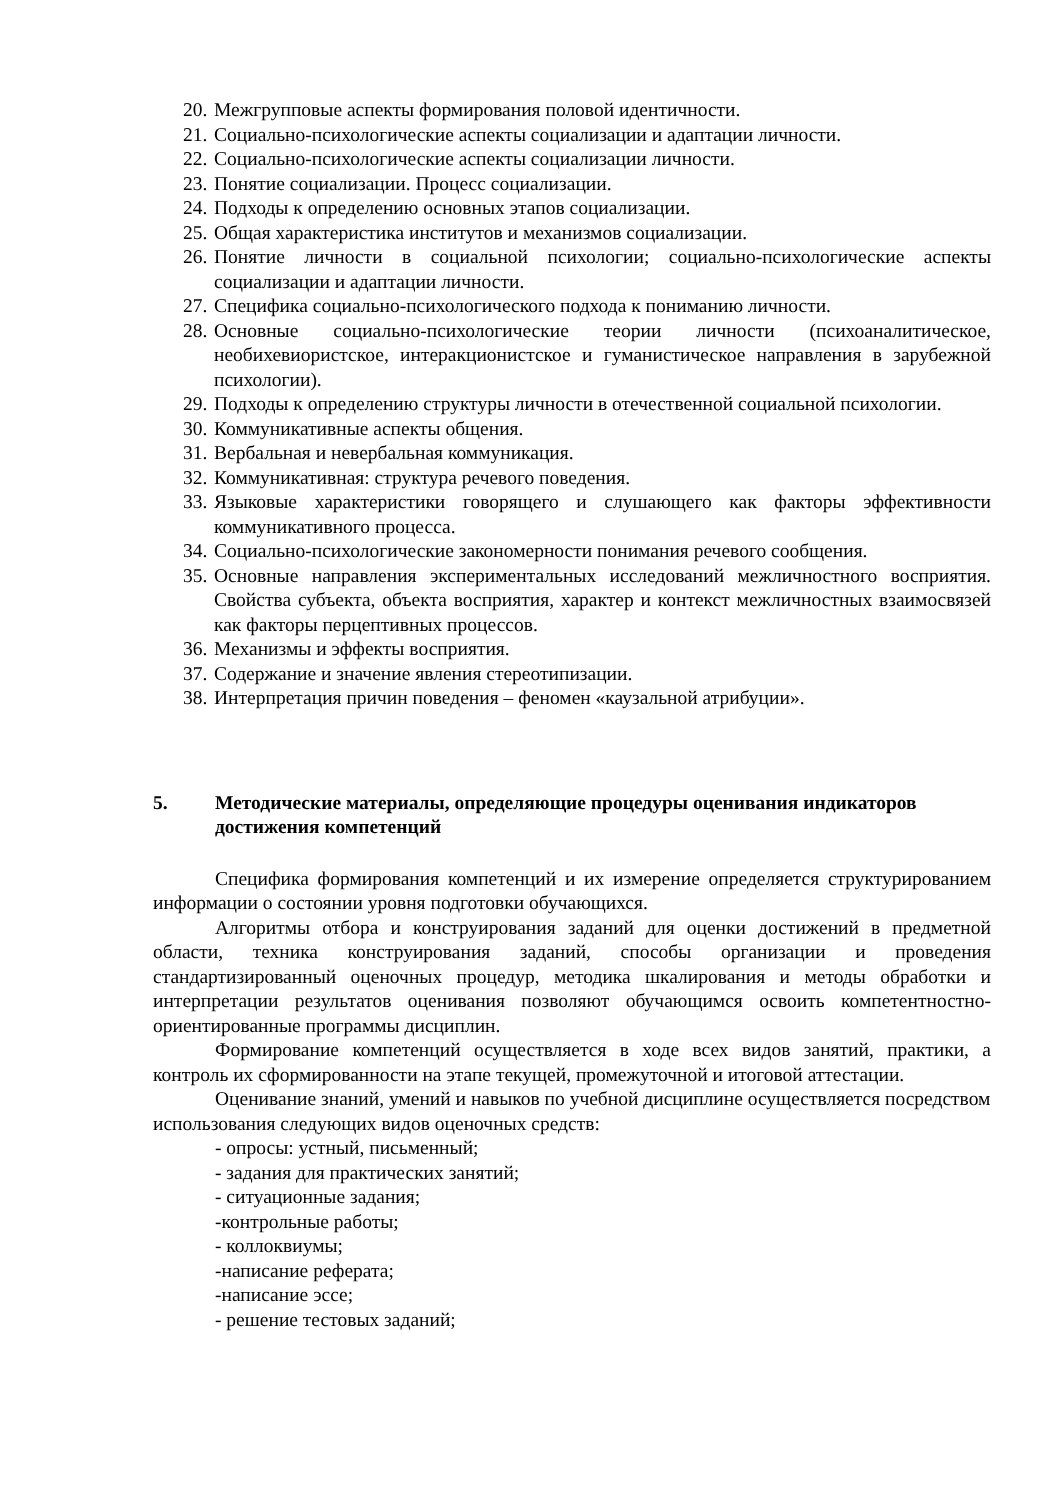20. Межгрупповые аспекты формирования половой идентичности.
21. Социально-психологические аспекты социализации и адаптации личности.
22. Социально-психологические аспекты социализации личности.
23. Понятие социализации. Процесс социализации.
24. Подходы к определению основных этапов социализации.
25. Общая характеристика институтов и механизмов социализации.
26. Понятие личности в социальной психологии; социально-психологические аспекты социализации и адаптации личности.
27. Специфика социально-психологического подхода к пониманию личности.
28. Основные социально-психологические теории личности (психоаналитическое, необихевиористское, интеракционистское и гуманистическое направления в зарубежной психологии).
29. Подходы к определению структуры личности в отечественной социальной психологии.
30. Коммуникативные аспекты общения.
31. Вербальная и невербальная коммуникация.
32. Коммуникативная: структура речевого поведения.
33. Языковые характеристики говорящего и слушающего как факторы эффективности коммуникативного процесса.
34. Социально-психологические закономерности понимания речевого сообщения.
35. Основные направления экспериментальных исследований межличностного восприятия. Свойства субъекта, объекта восприятия, характер и контекст межличностных взаимосвязей как факторы перцептивных процессов.
36. Механизмы и эффекты восприятия.
37. Содержание и значение явления стереотипизации.
38. Интерпретация причин поведения – феномен «каузальной атрибуции».
5. Методические материалы, определяющие процедуры оценивания индикаторов достижения компетенций
Специфика формирования компетенций и их измерение определяется структурированием информации о состоянии уровня подготовки обучающихся.
Алгоритмы отбора и конструирования заданий для оценки достижений в предметной области, техника конструирования заданий, способы организации и проведения стандартизированный оценочных процедур, методика шкалирования и методы обработки и интерпретации результатов оценивания позволяют обучающимся освоить компетентностно-ориентированные программы дисциплин.
Формирование компетенций осуществляется в ходе всех видов занятий, практики, а контроль их сформированности на этапе текущей, промежуточной и итоговой аттестации.
Оценивание знаний, умений и навыков по учебной дисциплине осуществляется посредством использования следующих видов оценочных средств:
- опросы: устный, письменный;
- задания для практических занятий;
- ситуационные задания;
-контрольные работы;
- коллоквиумы;
-написание реферата;
-написание эссе;
- решение тестовых заданий;